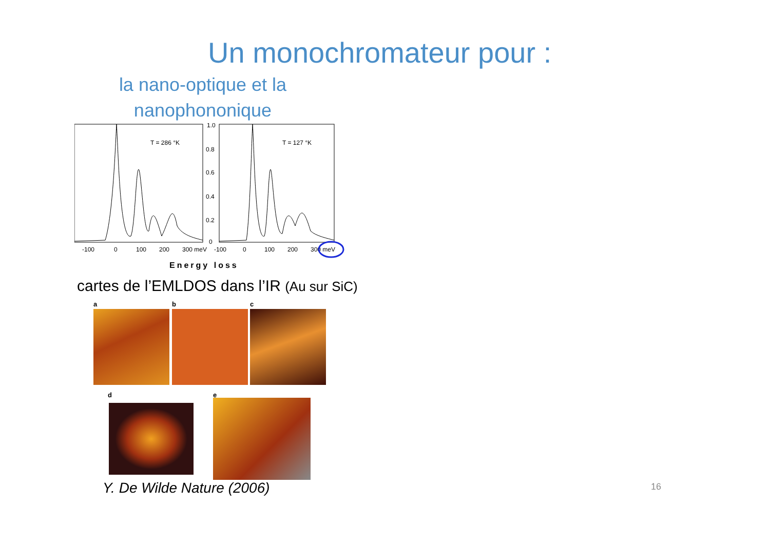Un monochromateur pour :
la nano-optique et la nanophononique
T = 286 °K
T = 127 °K
1.0
0.8
0.6
0.4
0.2
0
-100
0
100
200
300 meV
-100
0
100
200
300 meV
Energy loss
cartes de l’EMLDOS dans l’IR (Au sur SiC)
a b c
d e
Y. De Wilde Nature (2006) 16